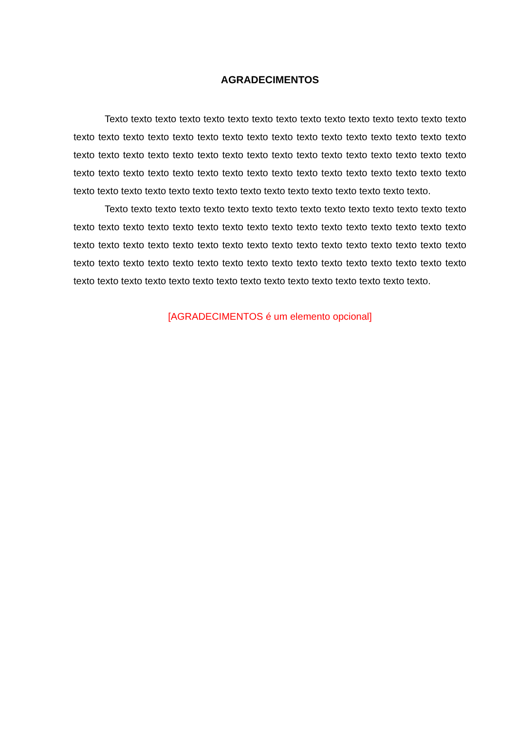AGRADECIMENTOS
Texto texto texto texto texto texto texto texto texto texto texto texto texto texto texto texto texto texto texto texto texto texto texto texto texto texto texto texto texto texto texto texto texto texto texto texto texto texto texto texto texto texto texto texto texto texto texto texto texto texto texto texto texto texto texto texto texto texto texto texto texto texto texto texto texto texto texto texto texto texto texto texto texto texto texto texto texto texto.
Texto texto texto texto texto texto texto texto texto texto texto texto texto texto texto texto texto texto texto texto texto texto texto texto texto texto texto texto texto texto texto texto texto texto texto texto texto texto texto texto texto texto texto texto texto texto texto texto texto texto texto texto texto texto texto texto texto texto texto texto texto texto texto texto texto texto texto texto texto texto texto texto texto texto texto texto texto texto.
[AGRADECIMENTOS é um elemento opcional]